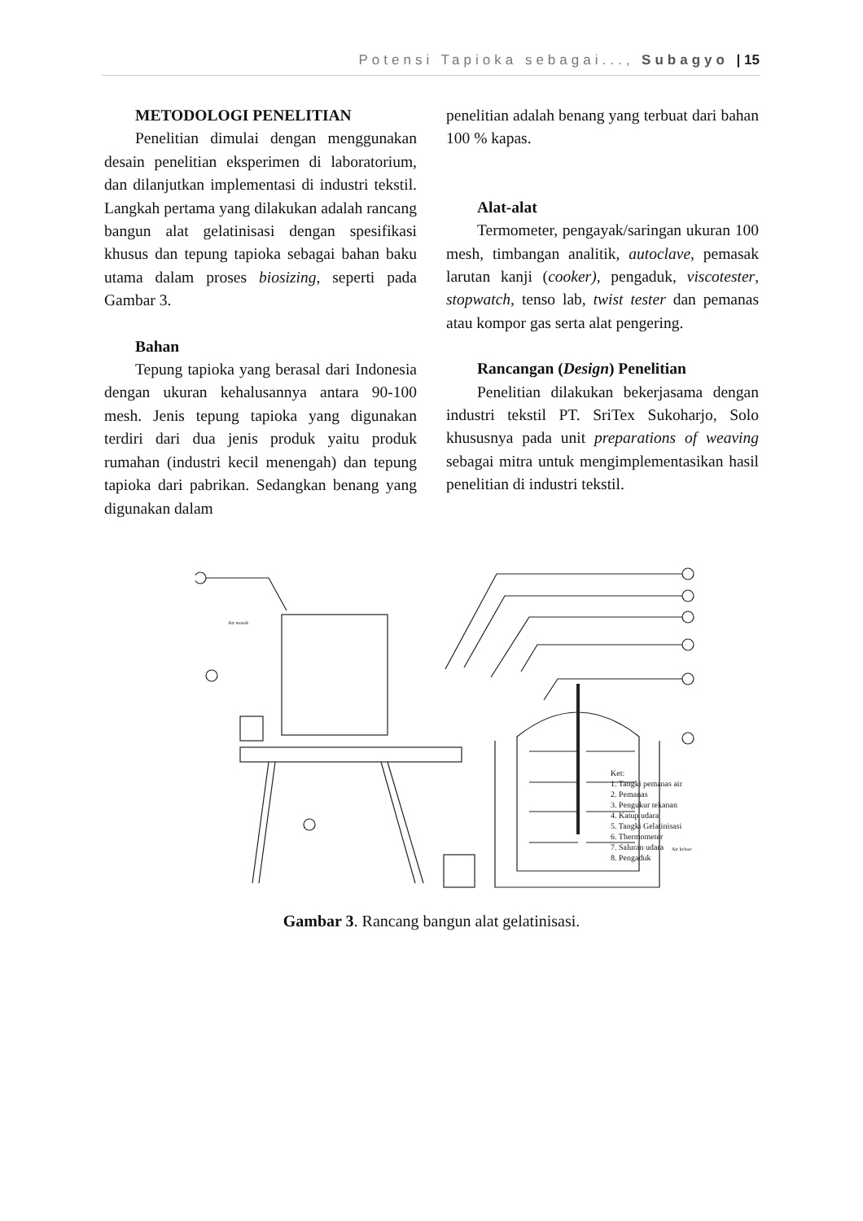Potensi Tapioka sebagai..., Subagyo | 15
METODOLOGI PENELITIAN
Penelitian dimulai dengan menggunakan desain penelitian eksperimen di laboratorium, dan dilanjutkan implementasi di industri tekstil. Langkah pertama yang dilakukan adalah rancang bangun alat gelatinisasi dengan spesifikasi khusus dan tepung tapioka sebagai bahan baku utama dalam proses biosizing, seperti pada Gambar 3.
Bahan
Tepung tapioka yang berasal dari Indonesia dengan ukuran kehalusannya antara 90-100 mesh. Jenis tepung tapioka yang digunakan terdiri dari dua jenis produk yaitu produk rumahan (industri kecil menengah) dan tepung tapioka dari pabrikan. Sedangkan benang yang digunakan dalam
penelitian adalah benang yang terbuat dari bahan 100 % kapas.
Alat-alat
Termometer, pengayak/saringan ukuran 100 mesh, timbangan analitik, autoclave, pemasak larutan kanji (cooker), pengaduk, viscotester, stopwatch, tenso lab, twist tester dan pemanas atau kompor gas serta alat pengering.
Rancangan (Design) Penelitian
Penelitian dilakukan bekerjasama dengan industri tekstil PT. SriTex Sukoharjo, Solo khususnya pada unit preparations of weaving sebagai mitra untuk mengimplementasikan hasil penelitian di industri tekstil.
Ket:
1. Tangki pemanas air
2. Pemanas
3. Pengukur tekanan
4. Katup udara
5. Tangki Gelatinisasi
6. Thermometer
7. Saluran udara
8. Pengaduk
Air masuk
Air keluar
Gambar 3. Rancang bangun alat gelatinisasi.